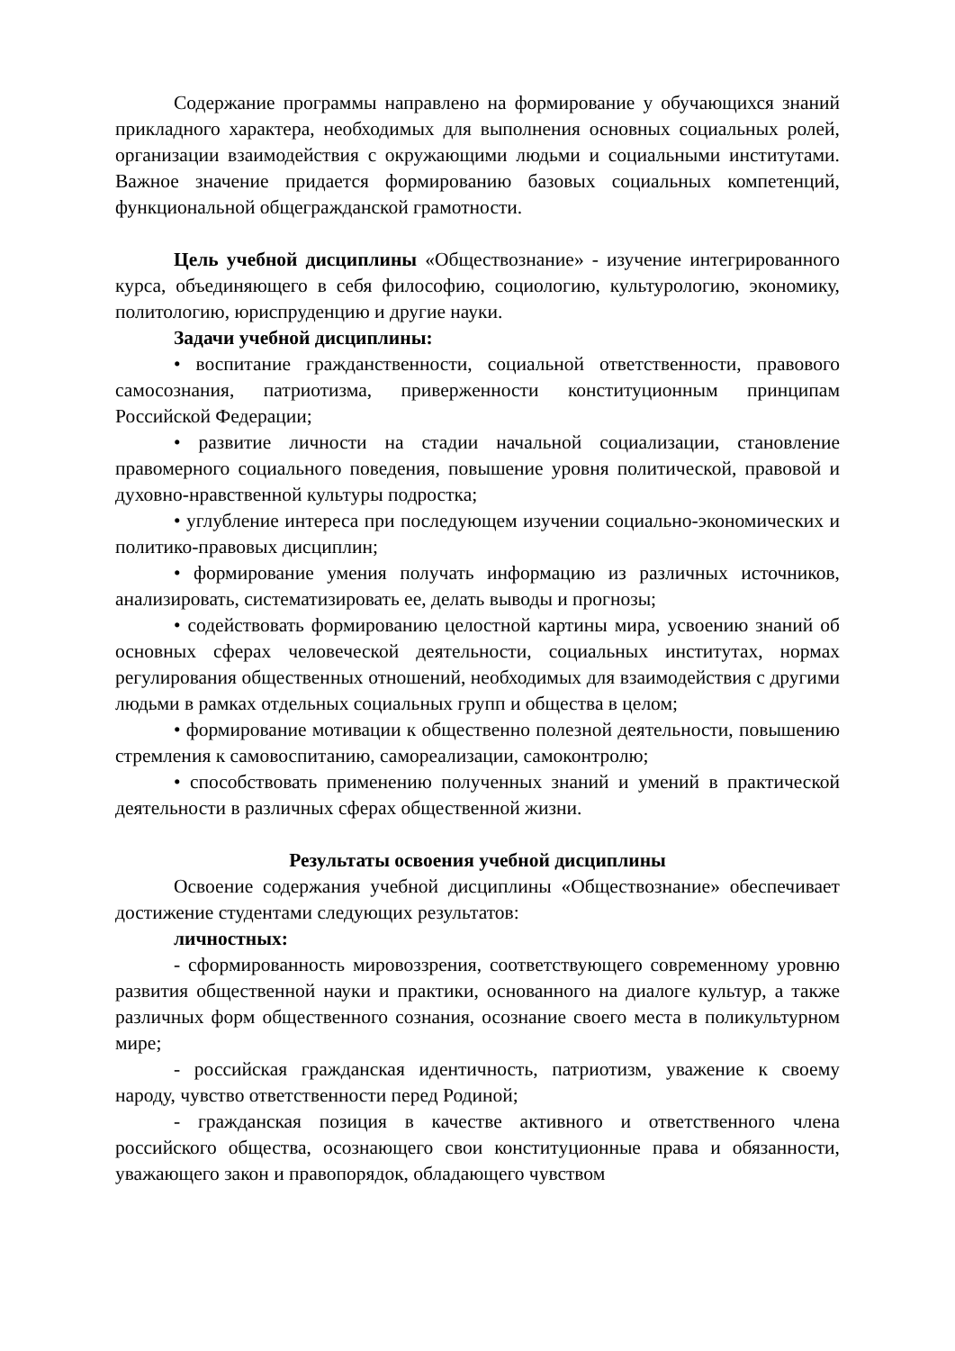Содержание программы направлено на формирование у обучающихся знаний прикладного характера, необходимых для выполнения основных социальных ролей, организации взаимодействия с окружающими людьми и социальными институтами. Важное значение придается формированию базовых социальных компетенций, функциональной общегражданской грамотности.
Цель учебной дисциплины «Обществознание» - изучение интегрированного курса, объединяющего в себя философию, социологию, культурологию, экономику, политологию, юриспруденцию и другие науки.
Задачи учебной дисциплины:
• воспитание гражданственности, социальной ответственности, правового самосознания, патриотизма, приверженности конституционным принципам Российской Федерации;
• развитие личности на стадии начальной социализации, становление правомерного социального поведения, повышение уровня политической, правовой и духовно-нравственной культуры подростка;
• углубление интереса при последующем изучении социально-экономических и политико-правовых дисциплин;
• формирование умения получать информацию из различных источников, анализировать, систематизировать ее, делать выводы и прогнозы;
• содействовать формированию целостной картины мира, усвоению знаний об основных сферах человеческой деятельности, социальных институтах, нормах регулирования общественных отношений, необходимых для взаимодействия с другими людьми в рамках отдельных социальных групп и общества в целом;
• формирование мотивации к общественно полезной деятельности, повышению стремления к самовоспитанию, самореализации, самоконтролю;
• способствовать применению полученных знаний и умений в практической деятельности в различных сферах общественной жизни.
Результаты освоения учебной дисциплины
Освоение содержания учебной дисциплины «Обществознание» обеспечивает достижение студентами следующих результатов:
личностных:
- сформированность мировоззрения, соответствующего современному уровню развития общественной науки и практики, основанного на диалоге культур, а также различных форм общественного сознания, осознание своего места в поликультурном мире;
- российская гражданская идентичность, патриотизм, уважение к своему народу, чувство ответственности перед Родиной;
- гражданская позиция в качестве активного и ответственного члена российского общества, осознающего свои конституционные права и обязанности, уважающего закон и правопорядок, обладающего чувством